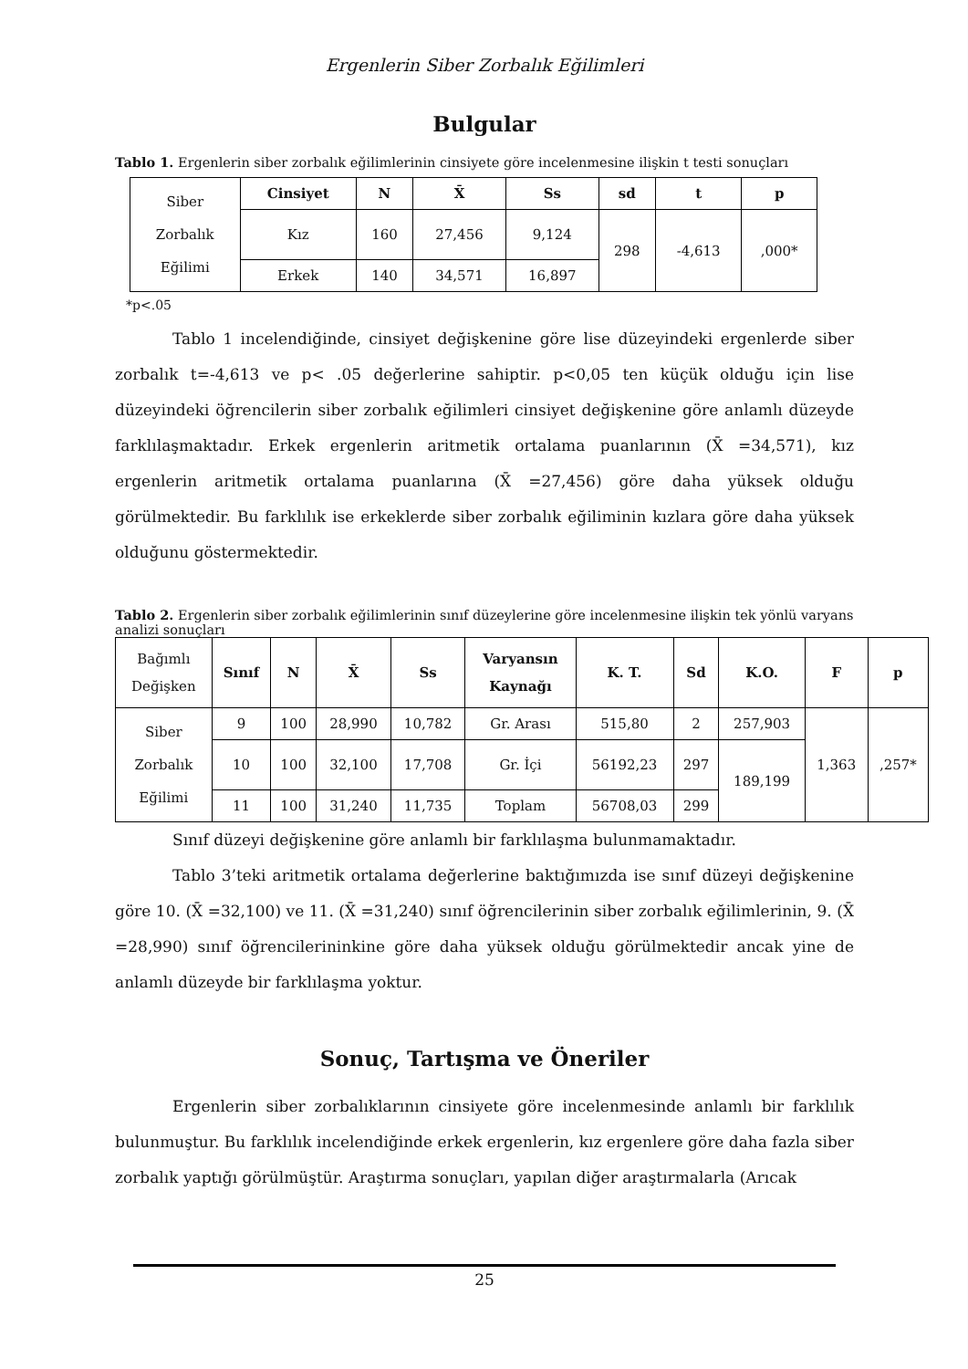Ergenlerin Siber Zorbalık Eğilimleri
Bulgular
Tablo 1. Ergenlerin siber zorbalık eğilimlerinin cinsiyete göre incelenmesine ilişkin t testi sonuçları
| Siber Zorbalık Eğilimi | Cinsiyet | N | X̄ | Ss | sd | t | p |
| | Kız | 160 | 27,456 | 9,124 | 298 | -4,613 | ,000* |
| | Erkek | 140 | 34,571 | 16,897 | | | |
*p<.05
Tablo 1 incelendiğinde, cinsiyet değişkenine göre lise düzeyindeki ergenlerde siber zorbalık t=-4,613 ve p< .05 değerlerine sahiptir. p<0,05 ten küçük olduğu için lise düzeyindeki öğrencilerin siber zorbalık eğilimleri cinsiyet değişkenine göre anlamlı düzeyde farklılaşmaktadır. Erkek ergenlerin aritmetik ortalama puanlarının (X̄ =34,571), kız ergenlerin aritmetik ortalama puanlarına (X̄ =27,456) göre daha yüksek olduğu görülmektedir. Bu farklılık ise erkeklerde siber zorbalık eğiliminin kızlara göre daha yüksek olduğunu göstermektedir.
Tablo 2. Ergenlerin siber zorbalık eğilimlerinin sınıf düzeylerine göre incelenmesine ilişkin tek yönlü varyans analizi sonuçları
| Bağımlı Değişken | Sınıf | N | X̄ | Ss | Varyansın Kaynağı | K. T. | Sd | K.O. | F | p |
| Siber Zorbalık Eğilimi | 9 | 100 | 28,990 | 10,782 | Gr. Arası | 515,80 | 2 | 257,903 | 1,363 | ,257* |
| | 10 | 100 | 32,100 | 17,708 | Gr. İçi | 56192,23 | 297 | 189,199 | | |
| | 11 | 100 | 31,240 | 11,735 | Toplam | 56708,03 | 299 | | | |
Sınıf düzeyi değişkenine göre anlamlı bir farklılaşma bulunmamaktadır.
Tablo 3’teki aritmetik ortalama değerlerine baktığımızda ise sınıf düzeyi değişkenine göre 10. (X̄ =32,100) ve 11. (X̄ =31,240) sınıf öğrencilerinin siber zorbalık eğilimlerinin, 9. (X̄ =28,990) sınıf öğrencilerininkine göre daha yüksek olduğu görülmektedir ancak yine de anlamlı düzeyde bir farklılaşma yoktur.
Sonuç, Tartışma ve Öneriler
Ergenlerin siber zorbalıklarının cinsiyete göre incelenmesinde anlamlı bir farklılık bulunmuştur. Bu farklılık incelendiğinde erkek ergenlerin, kız ergenlere göre daha fazla siber zorbalık yaptığı görülmüştür. Araştırma sonuçları, yapılan diğer araştırmalarla (Arıcak
25